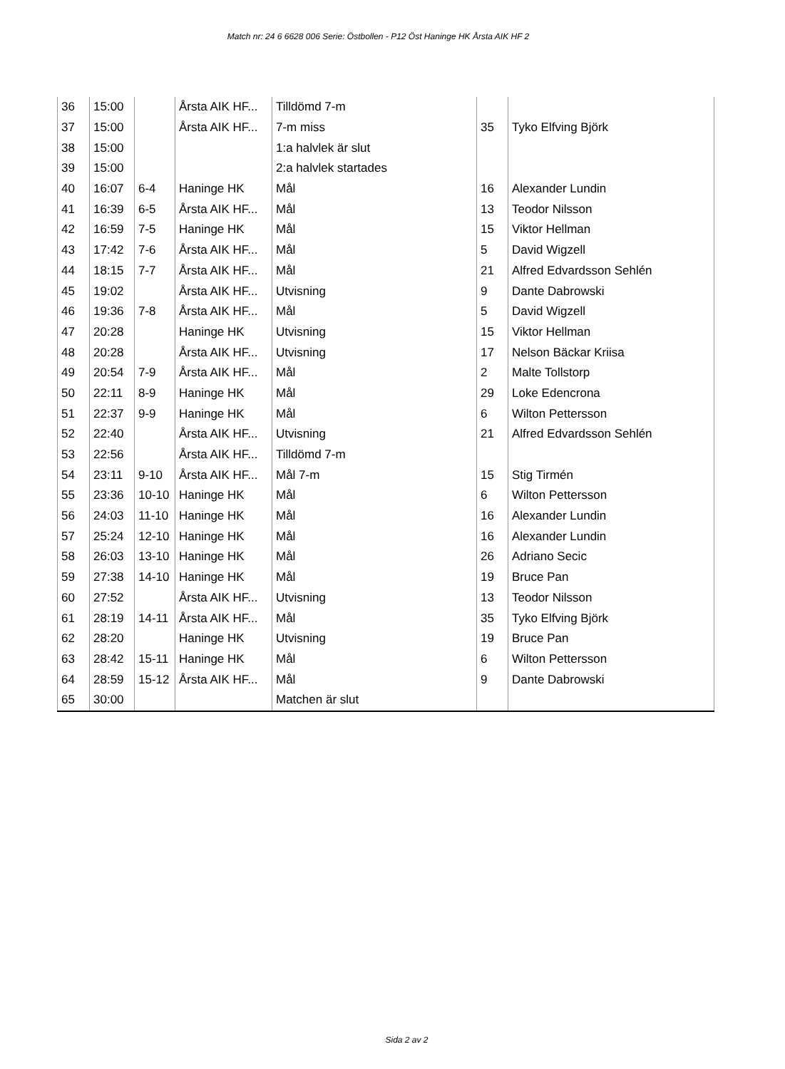Match nr: 24 6 6628 006 Serie: Östbollen - P12 Öst Haninge HK Årsta AIK HF 2
| 36 | 15:00 | | Årsta AIK HF... | Tilldömd 7-m | | |
| 37 | 15:00 | | Årsta AIK HF... | 7-m miss | 35 | Tyko Elfving Björk |
| 38 | 15:00 | | | 1:a halvlek är slut | | |
| 39 | 15:00 | | | 2:a halvlek startades | | |
| 40 | 16:07 | 6-4 | Haninge HK | Mål | 16 | Alexander Lundin |
| 41 | 16:39 | 6-5 | Årsta AIK HF... | Mål | 13 | Teodor Nilsson |
| 42 | 16:59 | 7-5 | Haninge HK | Mål | 15 | Viktor Hellman |
| 43 | 17:42 | 7-6 | Årsta AIK HF... | Mål | 5 | David Wigzell |
| 44 | 18:15 | 7-7 | Årsta AIK HF... | Mål | 21 | Alfred Edvardsson Sehlén |
| 45 | 19:02 | | Årsta AIK HF... | Utvisning | 9 | Dante Dabrowski |
| 46 | 19:36 | 7-8 | Årsta AIK HF... | Mål | 5 | David Wigzell |
| 47 | 20:28 | | Haninge HK | Utvisning | 15 | Viktor Hellman |
| 48 | 20:28 | | Årsta AIK HF... | Utvisning | 17 | Nelson Bäckar Kriisa |
| 49 | 20:54 | 7-9 | Årsta AIK HF... | Mål | 2 | Malte Tollstorp |
| 50 | 22:11 | 8-9 | Haninge HK | Mål | 29 | Loke Edencrona |
| 51 | 22:37 | 9-9 | Haninge HK | Mål | 6 | Wilton Pettersson |
| 52 | 22:40 | | Årsta AIK HF... | Utvisning | 21 | Alfred Edvardsson Sehlén |
| 53 | 22:56 | | Årsta AIK HF... | Tilldömd 7-m | | |
| 54 | 23:11 | 9-10 | Årsta AIK HF... | Mål 7-m | 15 | Stig Tirmén |
| 55 | 23:36 | 10-10 | Haninge HK | Mål | 6 | Wilton Pettersson |
| 56 | 24:03 | 11-10 | Haninge HK | Mål | 16 | Alexander Lundin |
| 57 | 25:24 | 12-10 | Haninge HK | Mål | 16 | Alexander Lundin |
| 58 | 26:03 | 13-10 | Haninge HK | Mål | 26 | Adriano Secic |
| 59 | 27:38 | 14-10 | Haninge HK | Mål | 19 | Bruce Pan |
| 60 | 27:52 | | Årsta AIK HF... | Utvisning | 13 | Teodor Nilsson |
| 61 | 28:19 | 14-11 | Årsta AIK HF... | Mål | 35 | Tyko Elfving Björk |
| 62 | 28:20 | | Haninge HK | Utvisning | 19 | Bruce Pan |
| 63 | 28:42 | 15-11 | Haninge HK | Mål | 6 | Wilton Pettersson |
| 64 | 28:59 | 15-12 | Årsta AIK HF... | Mål | 9 | Dante Dabrowski |
| 65 | 30:00 | | | Matchen är slut | | |
Sida 2 av 2